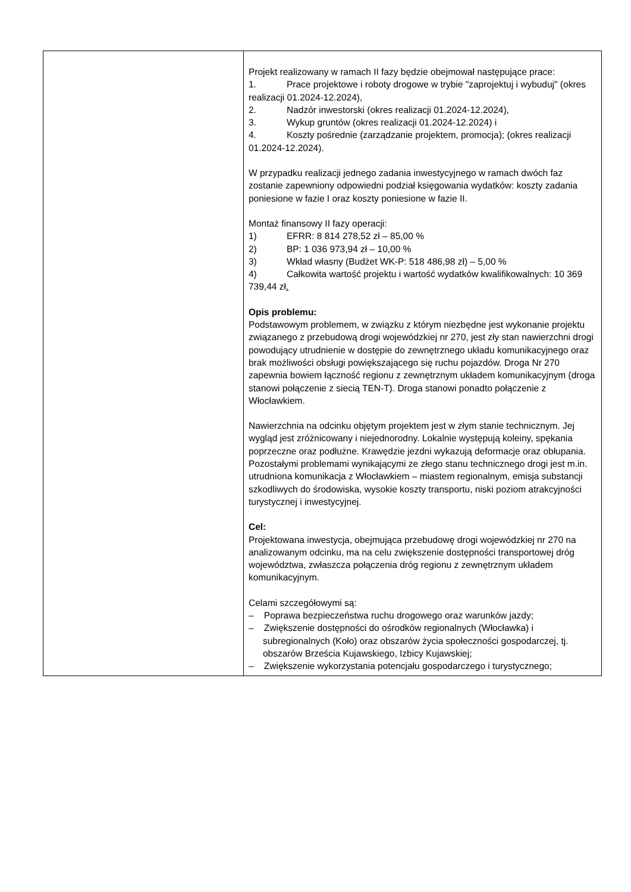| | Projekt realizowany w ramach II fazy będzie obejmował następujące prace: 1. Prace projektowe i roboty drogowe w trybie "zaprojektuj i wybuduj" (okres realizacji 01.2024-12.2024), 2. Nadzór inwestorski (okres realizacji 01.2024-12.2024), 3. Wykup gruntów (okres realizacji 01.2024-12.2024) i 4. Koszty pośrednie (zarządzanie projektem, promocja); (okres realizacji 01.2024-12.2024). W przypadku realizacji jednego zadania inwestycyjnego w ramach dwóch faz zostanie zapewniony odpowiedni podział księgowania wydatków: koszty zadania poniesione w fazie I oraz koszty poniesione w fazie II. Montaż finansowy II fazy operacji: 1) EFRR: 8 814 278,52 zł – 85,00 % 2) BP: 1 036 973,94 zł – 10,00 % 3) Wkład własny (Budżet WK-P: 518 486,98 zł) – 5,00 % 4) Całkowita wartość projektu i wartość wydatków kwalifikowalnych: 10 369 739,44 zł . Opis problemu: Podstawowym problemem, w związku z którym niezbędne jest wykonanie projektu związanego z przebudową drogi wojewódzkiej nr 270, jest zły stan nawierzchni drogi powodujący utrudnienie w dostępie do zewnętrznego układu komunikacyjnego oraz brak możliwości obsługi powiększającego się ruchu pojazdów. Droga Nr 270 zapewnia bowiem łączność regionu z zewnętrznym układem komunikacyjnym (droga stanowi połączenie z siecią TEN-T). Droga stanowi ponadto połączenie z Włocławkiem. Nawierzchnia na odcinku objętym projektem jest w złym stanie technicznym. Jej wygląd jest zróżnicowany i niejednorodny. Lokalnie występują koleiny, spękania poprzeczne oraz podłużne. Krawędzie jezdni wykazują deformacje oraz obłupania. Pozostałymi problemami wynikającymi ze złego stanu technicznego drogi jest m.in. utrudniona komunikacja z Włocławkiem – miastem regionalnym, emisja substancji szkodliwych do środowiska, wysokie koszty transportu, niski poziom atrakcyjności turystycznej i inwestycyjnej. Cel: Projektowana inwestycja, obejmująca przebudowę drogi wojewódzkiej nr 270 na analizowanym odcinku, ma na celu zwiększenie dostępności transportowej dróg województwa, zwłaszcza połączenia dróg regionu z zewnętrznym układem komunikacyjnym. Celami szczegółowymi są: – Poprawa bezpieczeństwa ruchu drogowego oraz warunków jazdy; – Zwiększenie dostępności do ośrodków regionalnych (Włocławka) i subregionalnych (Koło) oraz obszarów życia społeczności gospodarczej, tj. obszarów Brześcia Kujawskiego, Izbicy Kujawskiej; – Zwiększenie wykorzystania potencjału gospodarczego i turystycznego; |